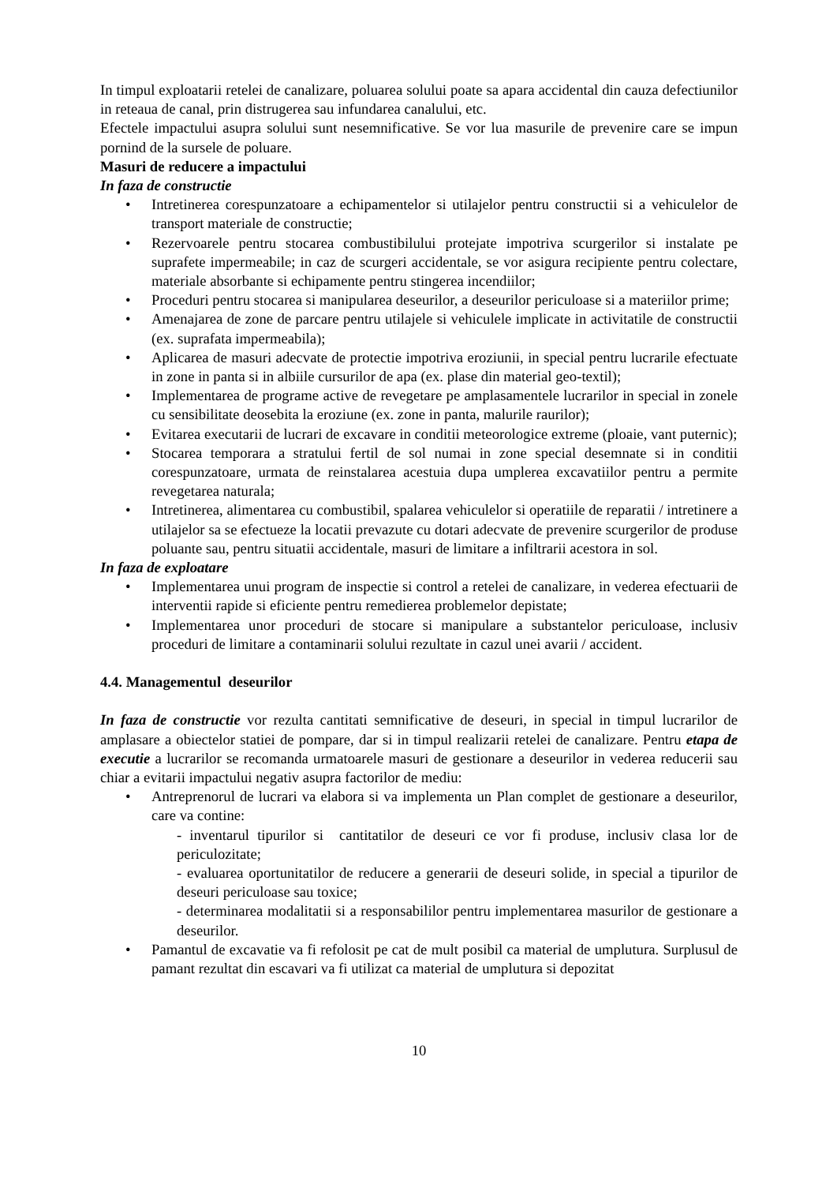In timpul exploatarii retelei de canalizare, poluarea solului poate sa apara accidental din cauza defectiunilor in reteaua de canal, prin distrugerea sau infundarea canalului, etc.
Efectele impactului asupra solului sunt nesemnificative. Se vor lua masurile de prevenire care se impun pornind de la sursele de poluare.
Masuri de reducere a impactului
In faza de constructie
• Intretinerea corespunzatoare a echipamentelor si utilajelor pentru constructii si a vehiculelor de transport materiale de constructie;
• Rezervoarele pentru stocarea combustibilului protejate impotriva scurgerilor si instalate pe suprafete impermeabile; in caz de scurgeri accidentale, se vor asigura recipiente pentru colectare, materiale absorbante si echipamente pentru stingerea incendiilor;
• Proceduri pentru stocarea si manipularea deseurilor, a deseurilor periculoase si a materiilor prime;
• Amenajarea de zone de parcare pentru utilajele si vehiculele implicate in activitatile de constructii (ex. suprafata impermeabila);
• Aplicarea de masuri adecvate de protectie impotriva eroziunii, in special pentru lucrarile efectuate in zone in panta si in albiile cursurilor de apa (ex. plase din material geo-textil);
• Implementarea de programe active de revegetare pe amplasamentele lucrarilor in special in zonele cu sensibilitate deosebita la eroziune (ex. zone in panta, malurile raurilor);
• Evitarea executarii de lucrari de excavare in conditii meteorologice extreme (ploaie, vant puternic);
• Stocarea temporara a stratului fertil de sol numai in zone special desemnate si in conditii corespunzatoare, urmata de reinstalarea acestuia dupa umplerea excavatiilor pentru a permite revegetarea naturala;
• Intretinerea, alimentarea cu combustibil, spalarea vehiculelor si operatiile de reparatii / intretinere a utilajelor sa se efectueze la locatii prevazute cu dotari adecvate de prevenire scurgerilor de produse poluante sau, pentru situatii accidentale, masuri de limitare a infiltrarii acestora in sol.
In faza de exploatare
• Implementarea unui program de inspectie si control a retelei de canalizare, in vederea efectuarii de interventii rapide si eficiente pentru remedierea problemelor depistate;
• Implementarea unor proceduri de stocare si manipulare a substantelor periculoase, inclusiv proceduri de limitare a contaminarii solului rezultate in cazul unei avarii / accident.
4.4. Managementul deseurilor
In faza de constructie vor rezulta cantitati semnificative de deseuri, in special in timpul lucrarilor de amplasare a obiectelor statiei de pompare, dar si in timpul realizarii retelei de canalizare. Pentru etapa de executie a lucrarilor se recomanda urmatoarele masuri de gestionare a deseurilor in vederea reducerii sau chiar a evitarii impactului negativ asupra factorilor de mediu:
• Antreprenorul de lucrari va elabora si va implementa un Plan complet de gestionare a deseurilor, care va contine:
- inventarul tipurilor si cantitatilor de deseuri ce vor fi produse, inclusiv clasa lor de periculozitate;
- evaluarea oportunitatilor de reducere a generarii de deseuri solide, in special a tipurilor de deseuri periculoase sau toxice;
- determinarea modalitatii si a responsabililor pentru implementarea masurilor de gestionare a deseurilor.
• Pamantul de excavatie va fi refolosit pe cat de mult posibil ca material de umplutura. Surplusul de pamant rezultat din escavari va fi utilizat ca material de umplutura si depozitat
10